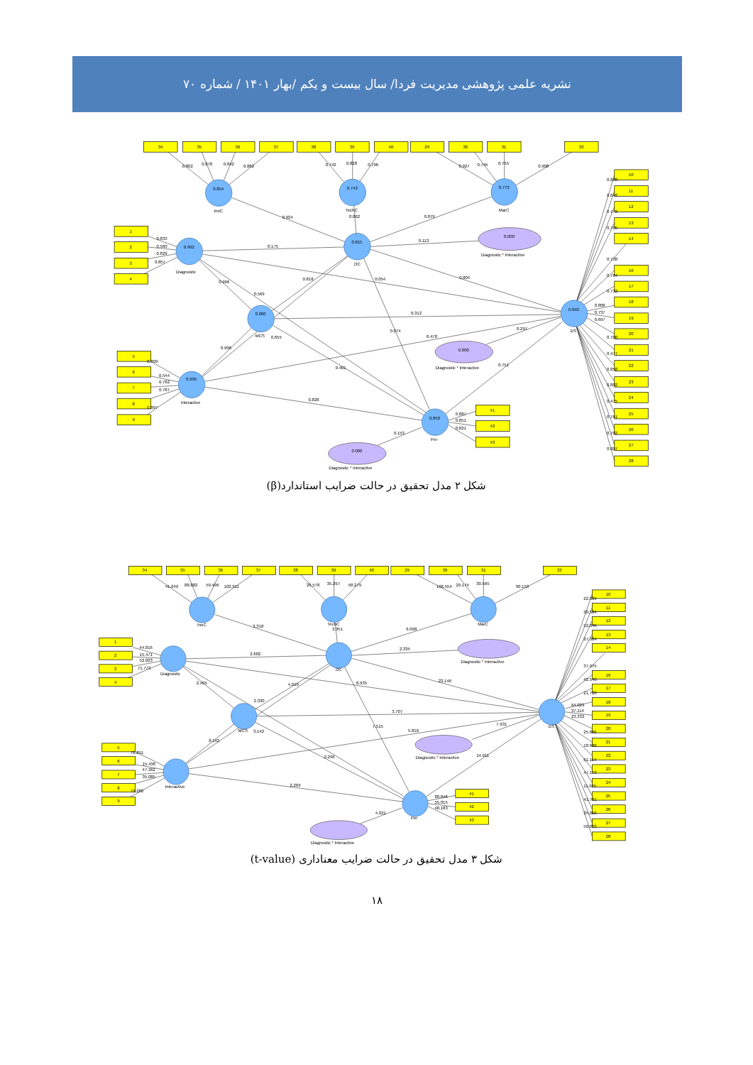نشریه علمی پژوهشی مدیریت فردا/ سال بیست و یکم /بهار ۱۴۰۱ / شماره ۷۰
34
35
36
37
38
39
40
29
30
31
33
1
2
3
4
5
6
7
8
9
41
42
43
10
11
12
13
14
16
17
18
19
20
21
22
23
24
25
26
27
28
0.854
InoC
0.743
TechC
0.773
MarC
0.992
Diagnostic
0.815
OC
0.000
MCS
0.995
Interactive
0.840
DS
0.850
Per
0.000
Diagnostic * Interactive
0.000
Diagnostic * Interactive
0.000
Diagnostic * Interactive
0.802
0.878
0.842
0.882
0.742
0.828
0.796
0.927
0.745
0.755
0.908
0.924
0.862
0.879
0.175
0.113
0.833
0.560
0.829
0.857
0.996
0.569
0.818
0.054
0.804
0.312
0.655
0.074
0.478
0.297
0.998
0.401
0.751
0.828
0.153
0.899
0.544
0.782
0.787
0.897
0.887
0.851
0.821
0.688
0.646
0.776
0.795
0.738
0.784
0.732
0.808
0.737
0.697
0.700
0.477
0.858
0.802
0.475
0.761
0.702
0.807
شکل ۲ مدل تحقیق در حالت ضرایب استاندارد(β)
34
35
36
37
38
39
40
29
30
31
33
1
2
3
4
5
6
7
8
9
41
42
43
10
11
12
13
14
16
17
18
19
20
21
22
23
24
25
26
27
28
InoC
TechC
MarC
Diagnostic
OC
MCS
Interactive
DS
Per
Diagnostic * Interactive
Diagnostic * Interactive
Diagnostic * Interactive
41.649
88.882
59.496
102.911
26.578
35.297
58.279
166.554
29.174
30.565
90.153
3.318
3.351
6.098
2.682
2.335
44.816
15.471
52.823
71.773
2.495
2.330
4.019
8.935
23.146
3.707
3.142
7.515
5.816
7.931
8.142
2.296
14.911
2.269
4.021
78.851
15.438
47.362
35.085
79.280
80.846
55.015
48.183
22.034
30.584
52.846
27.324
37.975
42.540
21.720
64.029
37.114
23.332
25.866
18.686
61.114
47.172
11.965
41.781
25.010
50.033
شکل ۳ مدل تحقیق در حالت ضرایب معناداری (t-value)
۱۸